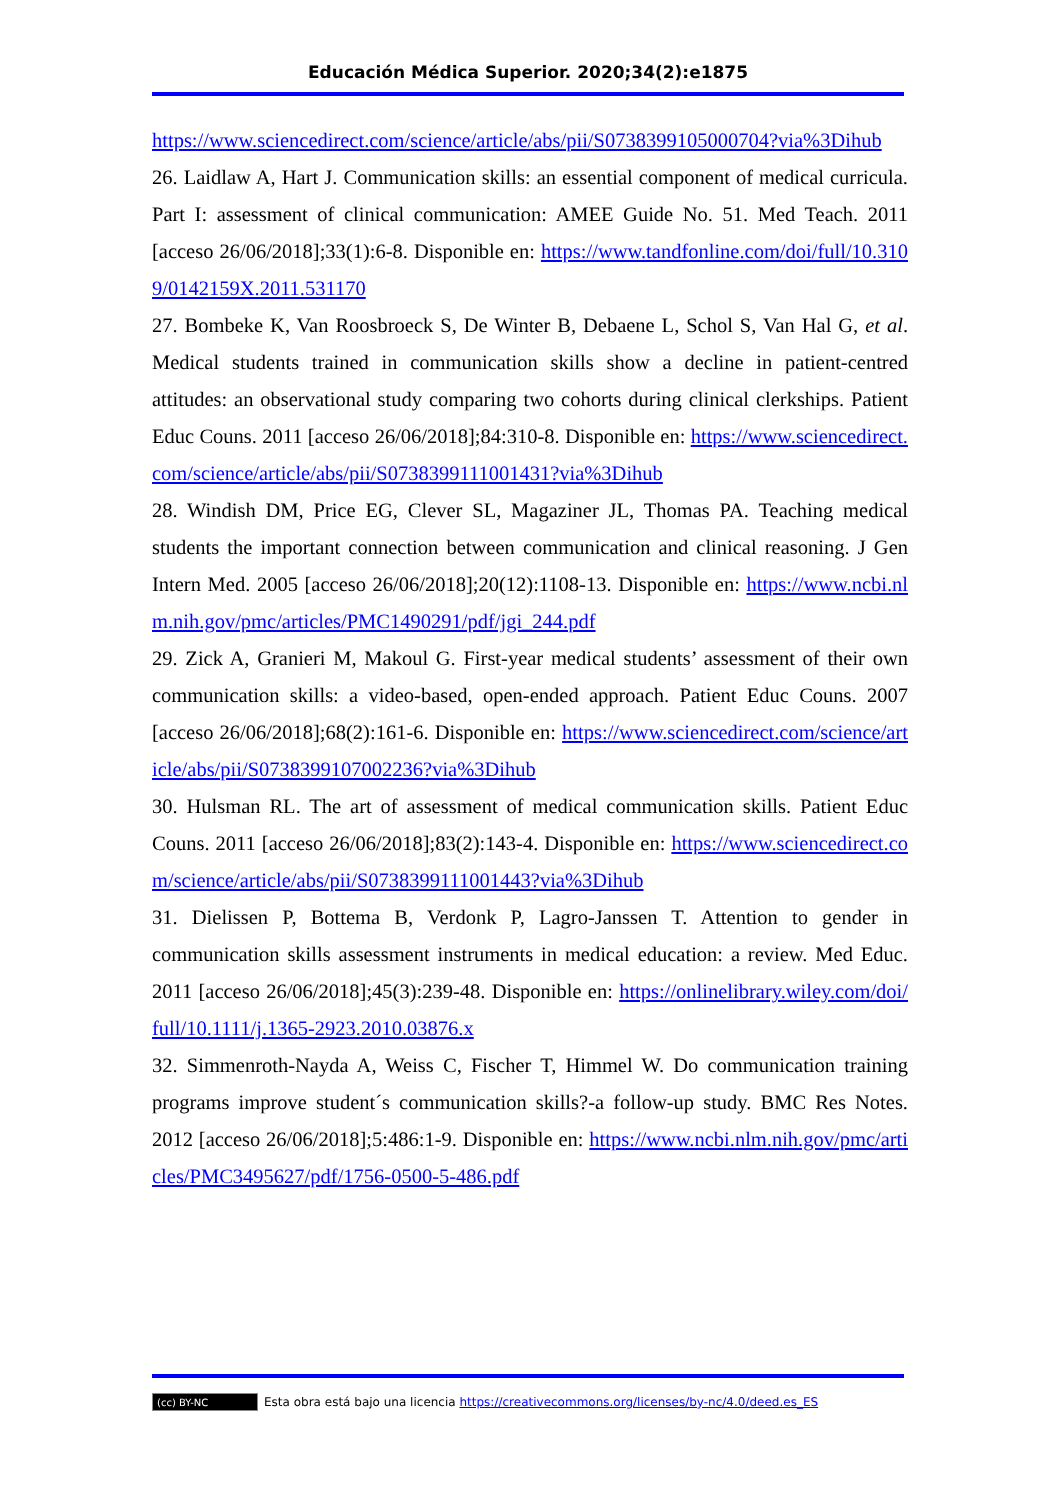Educación Médica Superior. 2020;34(2):e1875
https://www.sciencedirect.com/science/article/abs/pii/S0738399105000704?via%3Dihub
26. Laidlaw A, Hart J. Communication skills: an essential component of medical curricula. Part I: assessment of clinical communication: AMEE Guide No. 51. Med Teach. 2011 [acceso 26/06/2018];33(1):6-8. Disponible en: https://www.tandfonline.com/doi/full/10.3109/0142159X.2011.531170
27. Bombeke K, Van Roosbroeck S, De Winter B, Debaene L, Schol S, Van Hal G, et al. Medical students trained in communication skills show a decline in patient-centred attitudes: an observational study comparing two cohorts during clinical clerkships. Patient Educ Couns. 2011 [acceso 26/06/2018];84:310-8. Disponible en: https://www.sciencedirect.com/science/article/abs/pii/S0738399111001431?via%3Dihub
28. Windish DM, Price EG, Clever SL, Magaziner JL, Thomas PA. Teaching medical students the important connection between communication and clinical reasoning. J Gen Intern Med. 2005 [acceso 26/06/2018];20(12):1108-13. Disponible en: https://www.ncbi.nlm.nih.gov/pmc/articles/PMC1490291/pdf/jgi_244.pdf
29. Zick A, Granieri M, Makoul G. First-year medical students’ assessment of their own communication skills: a video-based, open-ended approach. Patient Educ Couns. 2007 [acceso 26/06/2018];68(2):161-6. Disponible en: https://www.sciencedirect.com/science/article/abs/pii/S0738399107002236?via%3Dihub
30. Hulsman RL. The art of assessment of medical communication skills. Patient Educ Couns. 2011 [acceso 26/06/2018];83(2):143-4. Disponible en: https://www.sciencedirect.com/science/article/abs/pii/S0738399111001443?via%3Dihub
31. Dielissen P, Bottema B, Verdonk P, Lagro-Janssen T. Attention to gender in communication skills assessment instruments in medical education: a review. Med Educ. 2011 [acceso 26/06/2018];45(3):239-48. Disponible en: https://onlinelibrary.wiley.com/doi/full/10.1111/j.1365-2923.2010.03876.x
32. Simmenroth-Nayda A, Weiss C, Fischer T, Himmel W. Do communication training programs improve student´s communication skills?-a follow-up study. BMC Res Notes. 2012 [acceso 26/06/2018];5:486:1-9. Disponible en: https://www.ncbi.nlm.nih.gov/pmc/articles/PMC3495627/pdf/1756-0500-5-486.pdf
(cc) BY-NC Esta obra está bajo una licencia https://creativecommons.org/licenses/by-nc/4.0/deed.es_ES